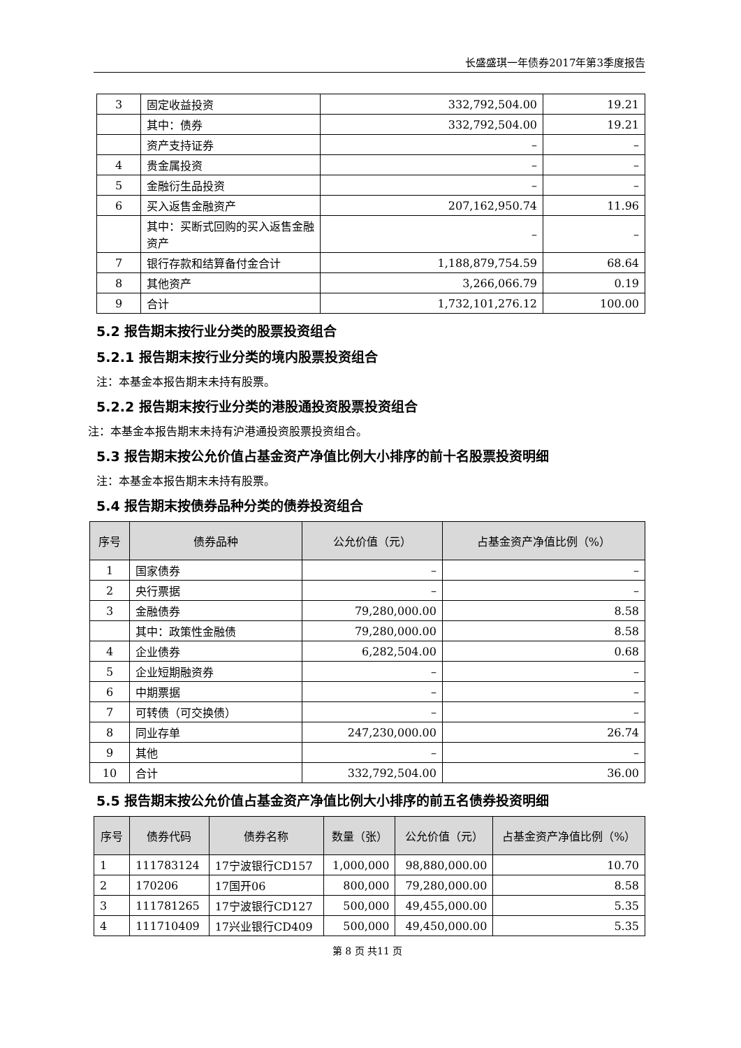长盛盛琪一年债券2017年第3季度报告
| 3 | 固定收益投资 | 332,792,504.00 | 19.21 |
| | 其中：债券 | 332,792,504.00 | 19.21 |
| | 资产支持证券 | – | – |
| 4 | 贵金属投资 | – | – |
| 5 | 金融衍生品投资 | – | – |
| 6 | 买入返售金融资产 | 207,162,950.74 | 11.96 |
| | 其中：买断式回购的买入返售金融资产 | – | – |
| 7 | 银行存款和结算备付金合计 | 1,188,879,754.59 | 68.64 |
| 8 | 其他资产 | 3,266,066.79 | 0.19 |
| 9 | 合计 | 1,732,101,276.12 | 100.00 |
5.2 报告期末按行业分类的股票投资组合
5.2.1 报告期末按行业分类的境内股票投资组合
注：本基金本报告期末未持有股票。
5.2.2 报告期末按行业分类的港股通投资股票投资组合
注：本基金本报告期末未持有沪港通投资股票投资组合。
5.3 报告期末按公允价值占基金资产净值比例大小排序的前十名股票投资明细
注：本基金本报告期末未持有股票。
5.4 报告期末按债券品种分类的债券投资组合
| 序号 | 债券品种 | 公允价值（元） | 占基金资产净值比例（%） |
| --- | --- | --- | --- |
| 1 | 国家债券 | – | – |
| 2 | 央行票据 | – | – |
| 3 | 金融债券 | 79,280,000.00 | 8.58 |
| | 其中：政策性金融债 | 79,280,000.00 | 8.58 |
| 4 | 企业债券 | 6,282,504.00 | 0.68 |
| 5 | 企业短期融资券 | – | – |
| 6 | 中期票据 | – | – |
| 7 | 可转债（可交换债） | – | – |
| 8 | 同业存单 | 247,230,000.00 | 26.74 |
| 9 | 其他 | – | – |
| 10 | 合计 | 332,792,504.00 | 36.00 |
5.5 报告期末按公允价值占基金资产净值比例大小排序的前五名债券投资明细
| 序号 | 债券代码 | 债券名称 | 数量（张） | 公允价值（元） | 占基金资产净值比例（%） |
| --- | --- | --- | --- | --- | --- |
| 1 | 111783124 | 17宁波银行CD157 | 1,000,000 | 98,880,000.00 | 10.70 |
| 2 | 170206 | 17国开06 | 800,000 | 79,280,000.00 | 8.58 |
| 3 | 111781265 | 17宁波银行CD127 | 500,000 | 49,455,000.00 | 5.35 |
| 4 | 111710409 | 17兴业银行CD409 | 500,000 | 49,450,000.00 | 5.35 |
第 8 页 共11 页